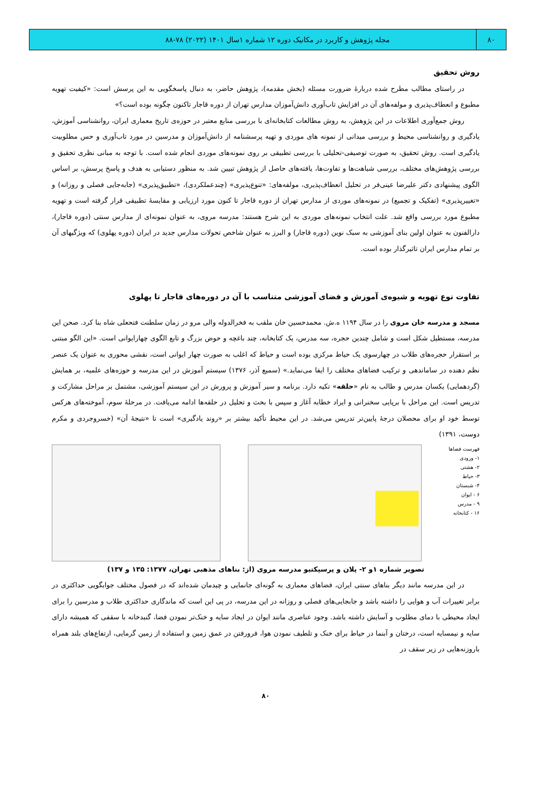۸۰ مجله پژوهش و کاربرد در مکانیک دوره ۱۲ شماره ۱سال ۱۴۰۱ (۲۰۲۲) ۷۸-۸۸
روش تحقیق
در راستای مطالب مطرح شده دربارهٔ ضرورت مسئله (بخش مقدمه)، پژوهش حاضر، به دنبال پاسخگویی به این پرسش است: «کیفیت تهویه مطبوع و انعطاف‌پذیری و مولفه‌های آن در افزایش تاب‌آوری دانش‌آموزان مدارس تهران از دوره قاجار تاکنون چگونه بوده است؟»
روش جمع‌آوری اطلاعات در این پژوهش، به روش مطالعات کتابخانه‌ای با بررسی منابع معتبر در حوزه‌ی تاریخ معماری ایران، روانشناسی آموزش، یادگیری و روانشناسی محیط و بررسی میدانی از نمونه های موردی و تهیه پرسشنامه از دانش‌آموزان و مدرسین در مورد تاب‌آوری و حس مطلوبیت یادگیری است. روش تحقیق، به صورت توصیفی-تحلیلی با بررسی تطبیقی بر روی نمونه‌های موردی انجام شده است. با توجه به مبانی نظری تحقیق و بررسی پژوهش‌های مختلف، بررسی شباهت‌ها و تفاوت‌ها، یافته‌های حاصل از پژوهش تبیین شد. به منظور دستیابی به هدف و پاسخ پرسش، بر اساس الگوی پیشنهادی دکتر علیرضا عینی‌فر در تحلیل انعطاف‌پذیری، مولفه‌های: «تنوع‌پذیری» (چندعملکردی)، «تطبیق‌پذیری» (جابه‌جایی فصلی و روزانه) و «تغییرپذیری» (تفکیک و تجمیع) در نمونه‌های موردی از مدارس تهران از دوره قاجار تا کنون مورد ارزیابی و مقایسهٔ تطبیقی قرار گرفته است و تهویه مطبوع مورد بررسی واقع شد. علت انتخاب نمونه‌های موردی به این شرح هستند: مدرسه مروی، به عنوان نمونه‌ای از مدارس سنتی (دوره قاجار)، دارالفنون به عنوان اولین بنای آموزشی به سبک نوین (دوره قاجار) و البرز به عنوان شاخص تحولات مدارس جدید در ایران (دوره پهلوی) که ویژگیهای آن بر تمام مدارس ایران تاثیرگذار بوده است.
تفاوت نوع تهویه و شیوه‌ی آموزش و فضای آموزشی متناسب با آن در دوره‌های قاجار تا پهلوی
مسجد و مدرسه خان مروی را در سال ۱۱۹۴ ه.ش. محمدحسین خان ملقب به فخرالدوله والی مرو در زمان سلطنت فتحعلی شاه بنا کرد. صحن این مدرسه، مستطیل شکل است و شامل چندین حجره، سه مدرس، یک کتابخانه، چند باغچه و حوض بزرگ و تابع الگوی چهارایوانی است. «این الگو مبتنی بر استقرار حجره‌های طلاب در چهارسوی یک حیاط مرکزی بوده است و حیاط که اغلب به صورت چهار ایوانی است، نقشی محوری به عنوان یک عنصر نظم دهنده در ساماندهی و ترکیب فضاهای مختلف را ایفا می‌نماید.» (سمیع آذر، ۱۳۷۶) سیستم آموزش در این مدرسه و حوزه‌های علمیه، بر همایش (گردهمایی) یکسان مدرس و طالب به نام «حلقه» تکیه دارد. برنامه و سیر آموزش و پرورش در این سیستم آموزشی، مشتمل بر مراحل مشارکت و تدریس است. این مراحل با برپایی سخنرانی و ایراد خطابه آغاز و سپس با بحث و تحلیل در حلقه‌ها ادامه می‌یافت. در مرحلهٔ سوم، آموخته‌های هرکس توسط خود او برای محصلان درجهٔ پایین‌تر تدریس می‌شد. در این محیط تأکید بیشتر بر «روند یادگیری» است تا «نتیجهٔ آن» (خسروجردی و مکرم دوست، ۱۳۹۱)
فهرست فضاها
۱- ورودی
۲- هشتی
۳- حیاط
۴- شبستان
۶ - ایوان
۹ - مدرس
۱۶ - کتابخانه
تصویر شماره ۱و ۲- پلان و پرسپکتیو مدرسه مروی (از: بناهای مذهبی تهران، ۱۳۷۷: ۱۳۵ و ۱۳۷)
در این مدرسه مانند دیگر بناهای سنتی ایران، فضاهای معماری به گونه‌ای جانمایی و چیدمان شده‌اند که در فصول مختلف جوابگویی حداکثری در برابر تغییرات آب و هوایی را داشته باشد و جابجایی‌های فصلی و روزانه در این مدرسه، در پی این است که ماندگاری حداکثری طلاب و مدرسین را برای ایجاد محیطی با دمای مطلوب و آسایش داشته باشد. وجود عناصری مانند ایوان در ایجاد سایه و خنک‌تر نمودن فضا، گنبدخانه با سقفی که همیشه دارای سایه و نیمسایه است، درختان و آبنما در حیاط برای خنک و تلطیف نمودن هوا، فرورفتن در عمق زمین و استفاده از زمین گرمایی، ارتفاع‌های بلند همراه باروزنه‌هایی در زیر سقف در
۸۰